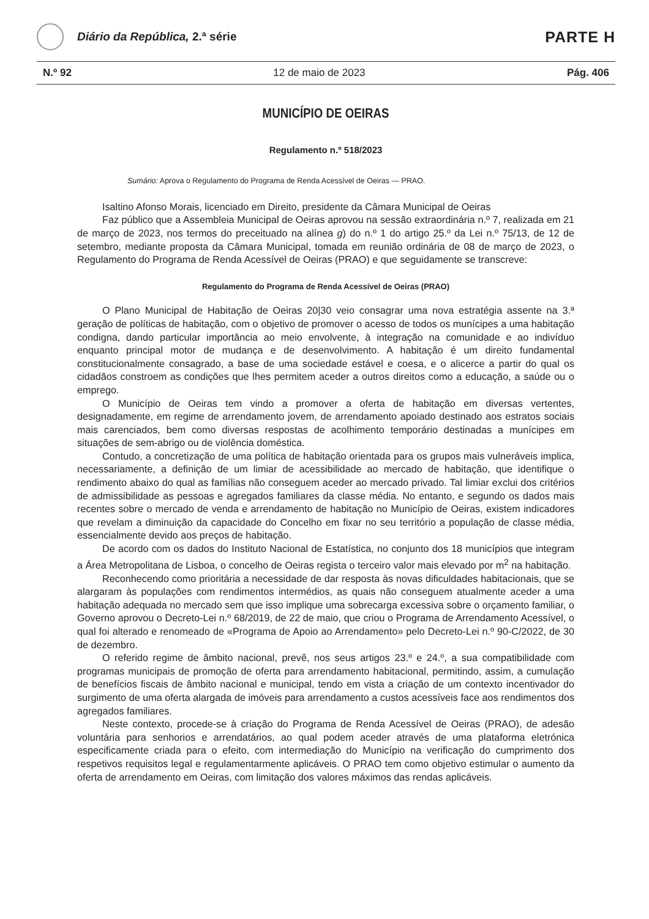Diário da República, 2.ª série
PARTE H
N.º 92 12 de maio de 2023 Pág. 406
MUNICÍPIO DE OEIRAS
Regulamento n.º 518/2023
Sumário: Aprova o Regulamento do Programa de Renda Acessível de Oeiras — PRAO.
Isaltino Afonso Morais, licenciado em Direito, presidente da Câmara Municipal de Oeiras
Faz público que a Assembleia Municipal de Oeiras aprovou na sessão extraordinária n.º 7, realizada em 21 de março de 2023, nos termos do preceituado na alínea g) do n.º 1 do artigo 25.º da Lei n.º 75/13, de 12 de setembro, mediante proposta da Câmara Municipal, tomada em reunião ordinária de 08 de março de 2023, o Regulamento do Programa de Renda Acessível de Oeiras (PRAO) e que seguidamente se transcreve:
Regulamento do Programa de Renda Acessível de Oeiras (PRAO)
O Plano Municipal de Habitação de Oeiras 20|30 veio consagrar uma nova estratégia assente na 3.ª geração de políticas de habitação, com o objetivo de promover o acesso de todos os munícipes a uma habitação condigna, dando particular importância ao meio envolvente, à integração na comunidade e ao indivíduo enquanto principal motor de mudança e de desenvolvimento. A habitação é um direito fundamental constitucionalmente consagrado, a base de uma sociedade estável e coesa, e o alicerce a partir do qual os cidadãos constroem as condições que lhes permitem aceder a outros direitos como a educação, a saúde ou o emprego.
O Município de Oeiras tem vindo a promover a oferta de habitação em diversas vertentes, designadamente, em regime de arrendamento jovem, de arrendamento apoiado destinado aos estratos sociais mais carenciados, bem como diversas respostas de acolhimento temporário destinadas a munícipes em situações de sem-abrigo ou de violência doméstica.
Contudo, a concretização de uma política de habitação orientada para os grupos mais vulneráveis implica, necessariamente, a definição de um limiar de acessibilidade ao mercado de habitação, que identifique o rendimento abaixo do qual as famílias não conseguem aceder ao mercado privado. Tal limiar exclui dos critérios de admissibilidade as pessoas e agregados familiares da classe média. No entanto, e segundo os dados mais recentes sobre o mercado de venda e arrendamento de habitação no Município de Oeiras, existem indicadores que revelam a diminuição da capacidade do Concelho em fixar no seu território a população de classe média, essencialmente devido aos preços de habitação.
De acordo com os dados do Instituto Nacional de Estatística, no conjunto dos 18 municípios que integram a Área Metropolitana de Lisboa, o concelho de Oeiras regista o terceiro valor mais elevado por m<sup>2</sup> na habitação.
Reconhecendo como prioritária a necessidade de dar resposta às novas dificuldades habitacionais, que se alargaram às populações com rendimentos intermédios, as quais não conseguem atualmente aceder a uma habitação adequada no mercado sem que isso implique uma sobrecarga excessiva sobre o orçamento familiar, o Governo aprovou o Decreto-Lei n.º 68/2019, de 22 de maio, que criou o Programa de Arrendamento Acessível, o qual foi alterado e renomeado de «Programa de Apoio ao Arrendamento» pelo Decreto-Lei n.º 90-C/2022, de 30 de dezembro.
O referido regime de âmbito nacional, prevê, nos seus artigos 23.º e 24.º, a sua compatibilidade com programas municipais de promoção de oferta para arrendamento habitacional, permitindo, assim, a cumulação de benefícios fiscais de âmbito nacional e municipal, tendo em vista a criação de um contexto incentivador do surgimento de uma oferta alargada de imóveis para arrendamento a custos acessíveis face aos rendimentos dos agregados familiares.
Neste contexto, procede-se à criação do Programa de Renda Acessível de Oeiras (PRAO), de adesão voluntária para senhorios e arrendatários, ao qual podem aceder através de uma plataforma eletrónica especificamente criada para o efeito, com intermediação do Município na verificação do cumprimento dos respetivos requisitos legal e regulamentarmente aplicáveis. O PRAO tem como objetivo estimular o aumento da oferta de arrendamento em Oeiras, com limitação dos valores máximos das rendas aplicáveis.